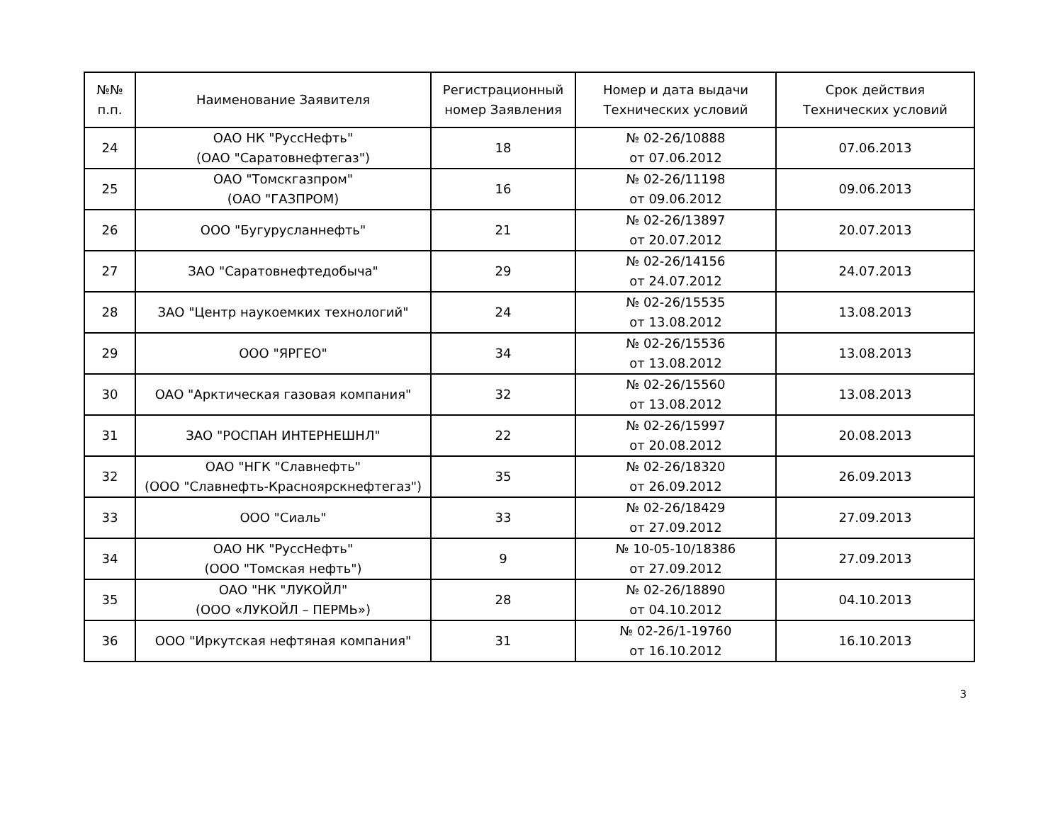| №№ п.п. | Наименование Заявителя | Регистрационный номер Заявления | Номер и дата выдачи Технических условий | Срок действия Технических условий |
| --- | --- | --- | --- | --- |
| 24 | ОАО НК "РуссНефть" (ОАО "Саратовнефтегаз") | 18 | № 02-26/10888 от 07.06.2012 | 07.06.2013 |
| 25 | ОАО "Томскгазпром" (ОАО "ГАЗПРОМ) | 16 | № 02-26/11198 от 09.06.2012 | 09.06.2013 |
| 26 | ООО "Бугурусланнефть" | 21 | № 02-26/13897 от 20.07.2012 | 20.07.2013 |
| 27 | ЗАО "Саратовнефтедобыча" | 29 | № 02-26/14156 от 24.07.2012 | 24.07.2013 |
| 28 | ЗАО "Центр наукоемких технологий" | 24 | № 02-26/15535 от 13.08.2012 | 13.08.2013 |
| 29 | ООО "ЯРГЕО" | 34 | № 02-26/15536 от 13.08.2012 | 13.08.2013 |
| 30 | ОАО "Арктическая газовая компания" | 32 | № 02-26/15560 от 13.08.2012 | 13.08.2013 |
| 31 | ЗАО "РОСПАН ИНТЕРНЕШНЛ" | 22 | № 02-26/15997 от 20.08.2012 | 20.08.2013 |
| 32 | ОАО "НГК "Славнефть" (ООО "Славнефть-Красноярскнефтегаз") | 35 | № 02-26/18320 от 26.09.2012 | 26.09.2013 |
| 33 | ООО "Сиаль" | 33 | № 02-26/18429 от 27.09.2012 | 27.09.2013 |
| 34 | ОАО НК "РуссНефть" (ООО "Томская нефть") | 9 | № 10-05-10/18386 от 27.09.2012 | 27.09.2013 |
| 35 | ОАО "НК "ЛУКОЙЛ" (ООО «ЛУКОЙЛ – ПЕРМЬ») | 28 | № 02-26/18890 от 04.10.2012 | 04.10.2013 |
| 36 | ООО "Иркутская нефтяная компания" | 31 | № 02-26/1-19760 от 16.10.2012 | 16.10.2013 |
3